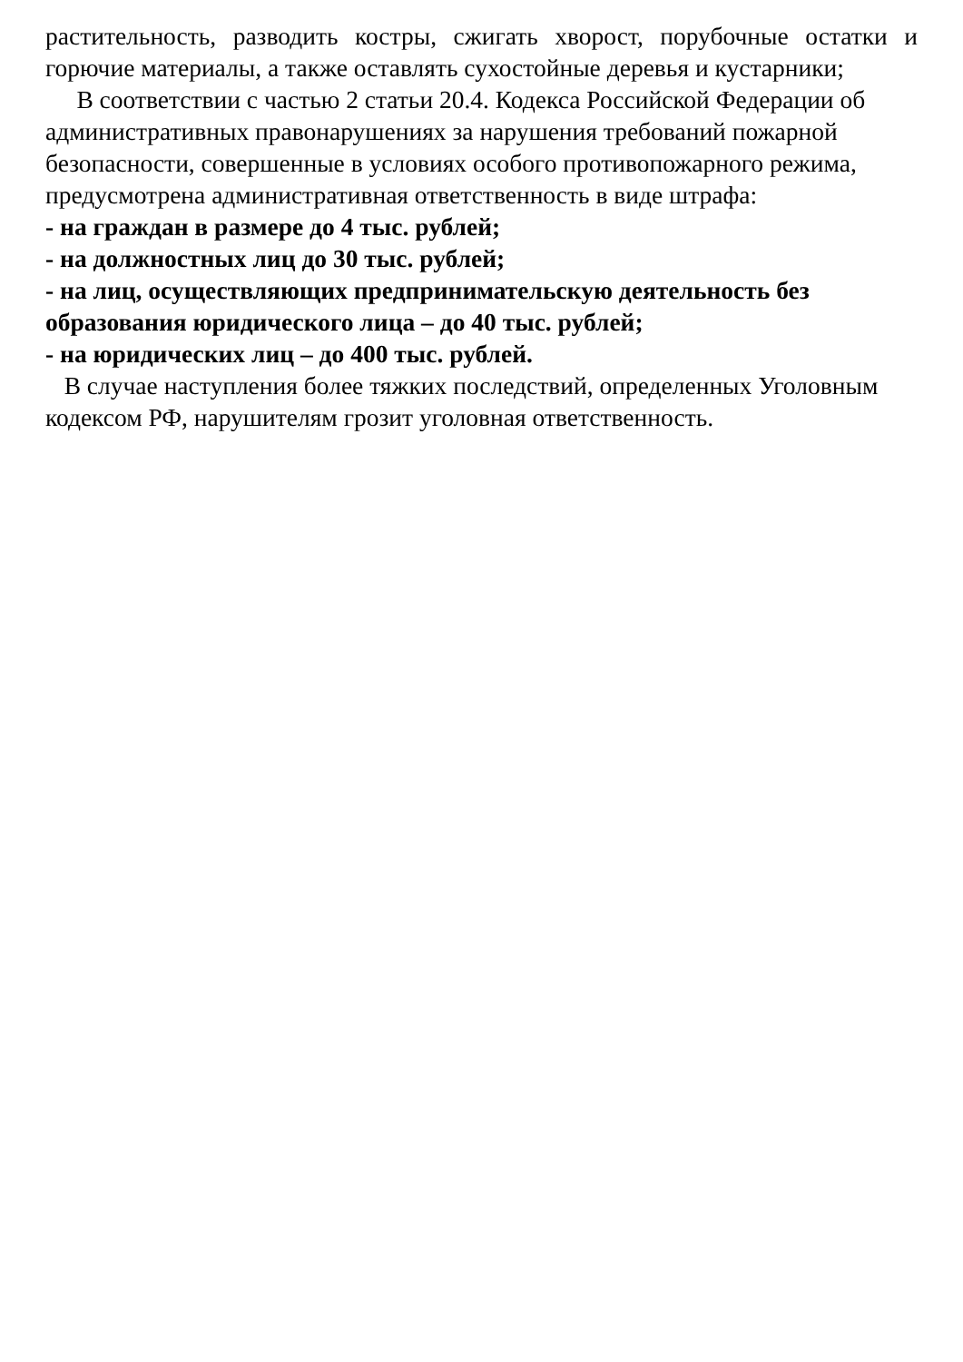растительность, разводить костры, сжигать хворост, порубочные остатки и горючие материалы, а также оставлять сухостойные деревья и кустарники;
В соответствии с частью 2 статьи 20.4. Кодекса Российской Федерации об административных правонарушениях за нарушения требований пожарной безопасности, совершенные в условиях особого противопожарного режима, предусмотрена административная ответственность в виде штрафа:
- на граждан в размере до 4 тыс. рублей;
- на должностных лиц до 30 тыс. рублей;
- на лиц, осуществляющих предпринимательскую деятельность без образования юридического лица – до 40 тыс. рублей;
- на юридических лиц – до 400 тыс. рублей.
В случае наступления более тяжких последствий, определенных Уголовным кодексом РФ, нарушителям грозит уголовная ответственность.